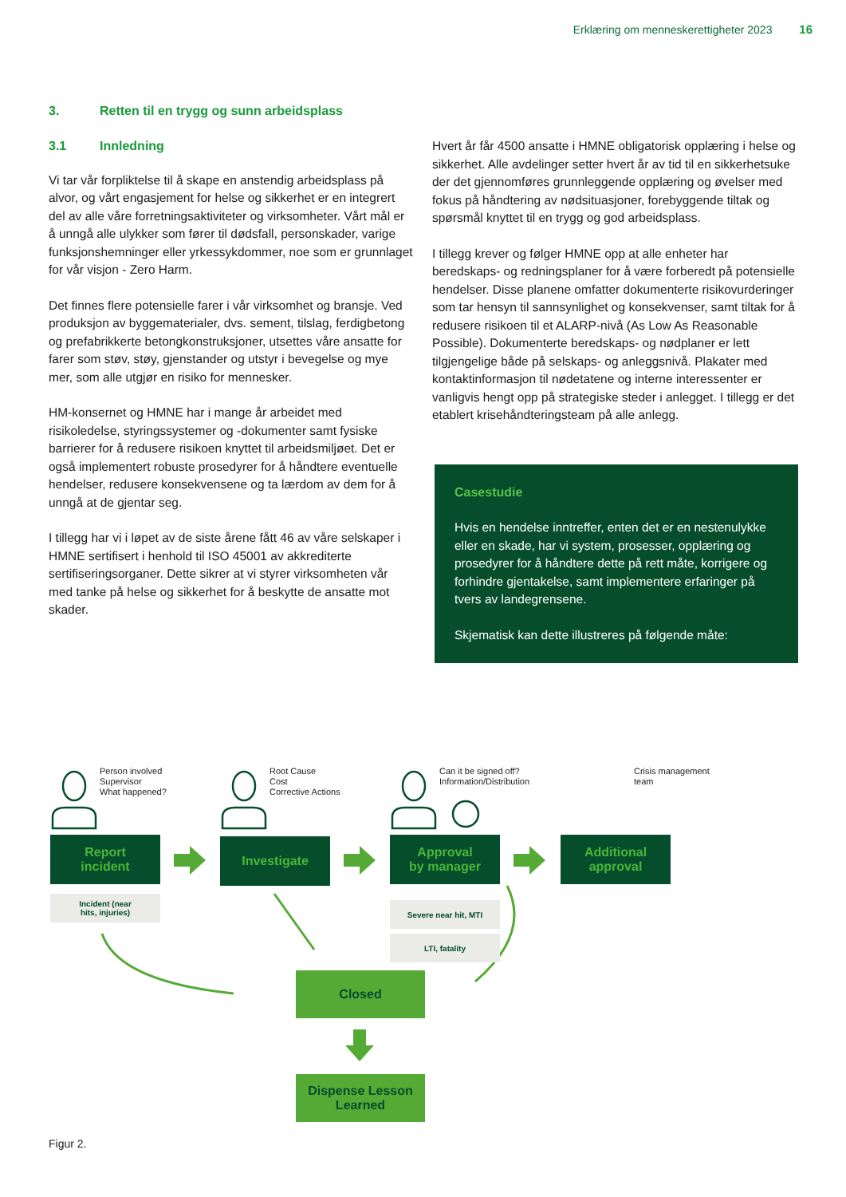Erklæring om menneskerettigheter 2023 16
3. Retten til en trygg og sunn arbeidsplass
3.1 Innledning
Vi tar vår forpliktelse til å skape en anstendig arbeidsplass på alvor, og vårt engasjement for helse og sikkerhet er en integrert del av alle våre forretningsaktiviteter og virksomheter. Vårt mål er å unngå alle ulykker som fører til dødsfall, personskader, varige funksjonshemninger eller yrkessykdommer, noe som er grunnlaget for vår visjon - Zero Harm.
Det finnes flere potensielle farer i vår virksomhet og bransje. Ved produksjon av byggematerialer, dvs. sement, tilslag, ferdigbetong og prefabrikkerte betongkonstruksjoner, utsettes våre ansatte for farer som støv, støy, gjenstander og utstyr i bevegelse og mye mer, som alle utgjør en risiko for mennesker.
HM-konsernet og HMNE har i mange år arbeidet med risikoledelse, styringssystemer og -dokumenter samt fysiske barrierer for å redusere risikoen knyttet til arbeidsmiljøet. Det er også implementert robuste prosedyrer for å håndtere eventuelle hendelser, redusere konsekvensene og ta lærdom av dem for å unngå at de gjentar seg.
I tillegg har vi i løpet av de siste årene fått 46 av våre selskaper i HMNE sertifisert i henhold til ISO 45001 av akkrediterte sertifiseringsorganer. Dette sikrer at vi styrer virksomheten vår med tanke på helse og sikkerhet for å beskytte de ansatte mot skader.
Hvert år får 4500 ansatte i HMNE obligatorisk opplæring i helse og sikkerhet. Alle avdelinger setter hvert år av tid til en sikkerhetsuke der det gjennomføres grunnleggende opplæring og øvelser med fokus på håndtering av nødsituasjoner, forebyggende tiltak og spørsmål knyttet til en trygg og god arbeidsplass.
I tillegg krever og følger HMNE opp at alle enheter har beredskaps- og redningsplaner for å være forberedt på potensielle hendelser. Disse planene omfatter dokumenterte risikovurderinger som tar hensyn til sannsynlighet og konsekvenser, samt tiltak for å redusere risikoen til et ALARP-nivå (As Low As Reasonable Possible). Dokumenterte beredskaps- og nødplaner er lett tilgjengelige både på selskaps- og anleggsnivå. Plakater med kontaktinformasjon til nødetatene og interne interessenter er vanligvis hengt opp på strategiske steder i anlegget. I tillegg er det etablert krisehåndteringsteam på alle anlegg.
Casestudie
Hvis en hendelse inntreffer, enten det er en nestenulykke eller en skade, har vi system, prosesser, opplæring og prosedyrer for å håndtere dette på rett måte, korrigere og forhindre gjentakelse, samt implementere erfaringer på tvers av landegrensene.
Skjematisk kan dette illustreres på følgende måte:
Person involved
Supervisor
What happened?
Root Cause
Cost
Corrective Actions
Can it be signed off?
Information/Distribution
Crisis management
team
Report
incident
Investigate
Approval
by manager
Additional
approval
Incident (near
hits, injuries)
Severe near hit, MTI
LTI, fatality
Closed
Dispense Lesson
Learned
Figur 2.